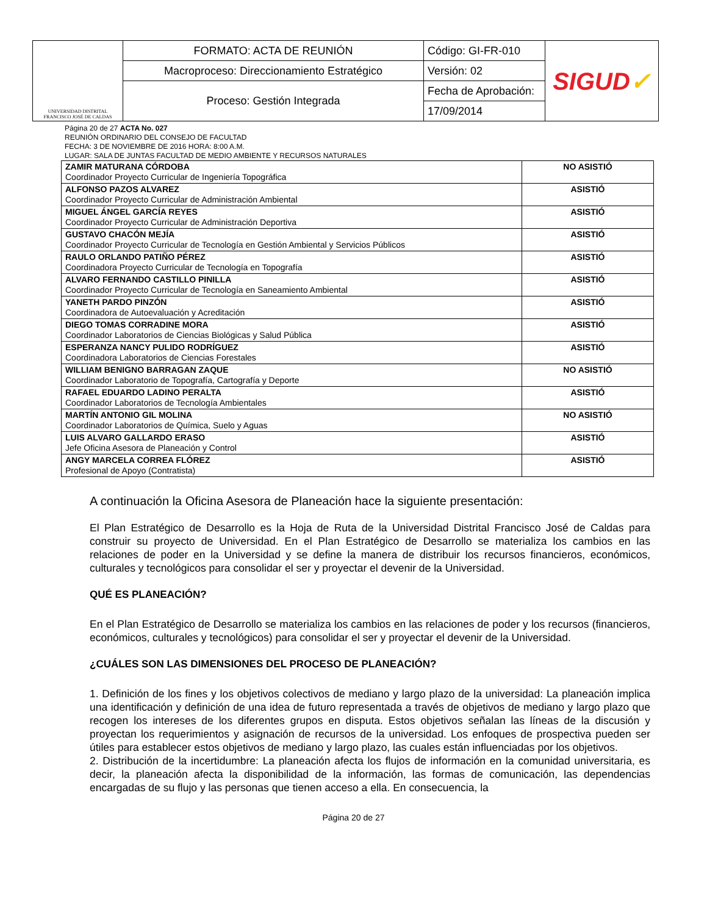| UNIVERSIDAD DISTRITAL FRANCISCO JOSÉ DE CALDAS | FORMATO: ACTA DE REUNIÓN | Código: GI-FR-010 | SIGUD ✓ |
| | Macroproceso: Direccionamiento Estratégico | Versión: 02 | |
| | Proceso: Gestión Integrada | Fecha de Aprobación: | |
| | | 17/09/2014 | |
Página 20 de 27 ACTA No. 027
REUNIÓN ORDINARIO DEL CONSEJO DE FACULTAD
FECHA: 3 DE NOVIEMBRE DE 2016 HORA: 8:00 A.M.
LUGAR: SALA DE JUNTAS FACULTAD DE MEDIO AMBIENTE Y RECURSOS NATURALES
| ZAMIR MATURANA CÓRDOBA Coordinador Proyecto Curricular de Ingeniería Topográfica | NO ASISTIÓ |
| ALFONSO PAZOS ALVAREZ Coordinador Proyecto Curricular de Administración Ambiental | ASISTIÓ |
| MIGUEL ÁNGEL GARCÍA REYES Coordinador Proyecto Curricular de Administración Deportiva | ASISTIÓ |
| GUSTAVO CHACÓN MEJÍA Coordinador Proyecto Curricular de Tecnología en Gestión Ambiental y Servicios Públicos | ASISTIÓ |
| RAULO ORLANDO PATIÑO PÉREZ Coordinadora Proyecto Curricular de Tecnología en Topografía | ASISTIÓ |
| ALVARO FERNANDO CASTILLO PINILLA Coordinador Proyecto Curricular de Tecnología en Saneamiento Ambiental | ASISTIÓ |
| YANETH PARDO PINZÓN Coordinadora de Autoevaluación y Acreditación | ASISTIÓ |
| DIEGO TOMAS CORRADINE MORA Coordinador Laboratorios de Ciencias Biológicas y Salud Pública | ASISTIÓ |
| ESPERANZA NANCY PULIDO RODRÍGUEZ Coordinadora Laboratorios de Ciencias Forestales | ASISTIÓ |
| WILLIAM BENIGNO BARRAGAN ZAQUE Coordinador Laboratorio de Topografía, Cartografía y Deporte | NO ASISTIÓ |
| RAFAEL EDUARDO LADINO PERALTA Coordinador Laboratorios de Tecnología Ambientales | ASISTIÓ |
| MARTÍN ANTONIO GIL MOLINA Coordinador Laboratorios de Química, Suelo y Aguas | NO ASISTIÓ |
| LUIS ALVARO GALLARDO ERASO Jefe Oficina Asesora de Planeación y Control | ASISTIÓ |
| ANGY MARCELA CORREA FLÓREZ Profesional de Apoyo (Contratista) | ASISTIÓ |
A continuación la Oficina Asesora de Planeación hace la siguiente presentación:
El Plan Estratégico de Desarrollo es la Hoja de Ruta de la Universidad Distrital Francisco José de Caldas para construir su proyecto de Universidad. En el Plan Estratégico de Desarrollo se materializa los cambios en las relaciones de poder en la Universidad y se define la manera de distribuir los recursos financieros, económicos, culturales y tecnológicos para consolidar el ser y proyectar el devenir de la Universidad.
QUÉ ES PLANEACIÓN?
En el Plan Estratégico de Desarrollo se materializa los cambios en las relaciones de poder y los recursos (financieros, económicos, culturales y tecnológicos) para consolidar el ser y proyectar el devenir de la Universidad.
¿CUÁLES SON LAS DIMENSIONES DEL PROCESO DE PLANEACIÓN?
1. Definición de los fines y los objetivos colectivos de mediano y largo plazo de la universidad: La planeación implica una identificación y definición de una idea de futuro representada a través de objetivos de mediano y largo plazo que recogen los intereses de los diferentes grupos en disputa. Estos objetivos señalan las líneas de la discusión y proyectan los requerimientos y asignación de recursos de la universidad. Los enfoques de prospectiva pueden ser útiles para establecer estos objetivos de mediano y largo plazo, las cuales están influenciadas por los objetivos.
2. Distribución de la incertidumbre: La planeación afecta los flujos de información en la comunidad universitaria, es decir, la planeación afecta la disponibilidad de la información, las formas de comunicación, las dependencias encargadas de su flujo y las personas que tienen acceso a ella. En consecuencia, la
Página 20 de 27